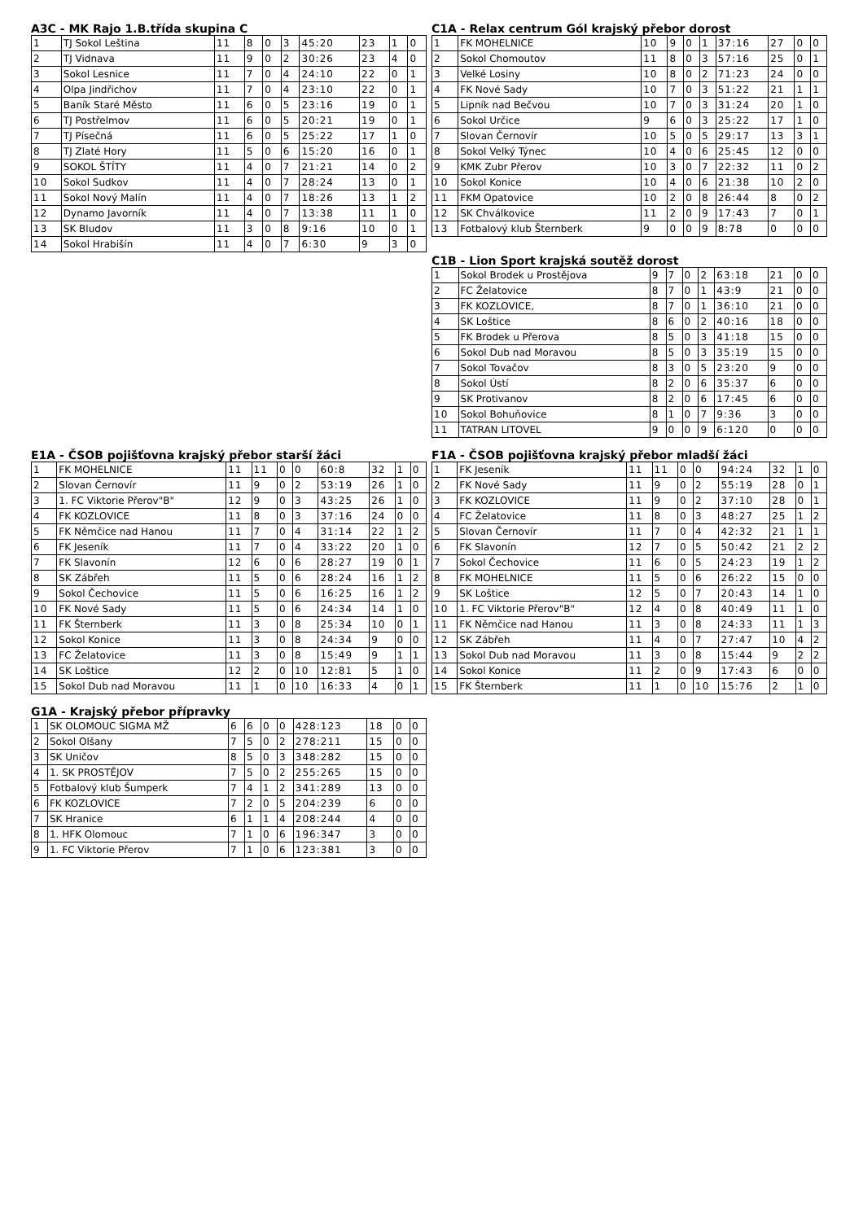A3C - MK Rajo 1.B.třída skupina C
| 1 | TJ Sokol Leština | 11 | 8 | 0 | 3 | 45:20 | 23 | 1 | 0 |
| 2 | TJ Vidnava | 11 | 9 | 0 | 2 | 30:26 | 23 | 4 | 0 |
| 3 | Sokol Lesnice | 11 | 7 | 0 | 4 | 24:10 | 22 | 0 | 1 |
| 4 | Olpa Jindřichov | 11 | 7 | 0 | 4 | 23:10 | 22 | 0 | 1 |
| 5 | Baník Staré Město | 11 | 6 | 0 | 5 | 23:16 | 19 | 0 | 1 |
| 6 | TJ Postřelmov | 11 | 6 | 0 | 5 | 20:21 | 19 | 0 | 1 |
| 7 | TJ Písečná | 11 | 6 | 0 | 5 | 25:22 | 17 | 1 | 0 |
| 8 | TJ Zlaté Hory | 11 | 5 | 0 | 6 | 15:20 | 16 | 0 | 1 |
| 9 | SOKOL ŠTÍTY | 11 | 4 | 0 | 7 | 21:21 | 14 | 0 | 2 |
| 10 | Sokol Sudkov | 11 | 4 | 0 | 7 | 28:24 | 13 | 0 | 1 |
| 11 | Sokol Nový Malín | 11 | 4 | 0 | 7 | 18:26 | 13 | 1 | 2 |
| 12 | Dynamo Javorník | 11 | 4 | 0 | 7 | 13:38 | 11 | 1 | 0 |
| 13 | SK Bludov | 11 | 3 | 0 | 8 | 9:16 | 10 | 0 | 1 |
| 14 | Sokol Hrabišín | 11 | 4 | 0 | 7 | 6:30 | 9 | 3 | 0 |
C1A - Relax centrum Gól krajský přebor dorost
| 1 | FK MOHELNICE | 10 | 9 | 0 | 1 | 37:16 | 27 | 0 | 0 |
| 2 | Sokol Chomoutov | 11 | 8 | 0 | 3 | 57:16 | 25 | 0 | 1 |
| 3 | Velké Losiny | 10 | 8 | 0 | 2 | 71:23 | 24 | 0 | 0 |
| 4 | FK Nové Sady | 10 | 7 | 0 | 3 | 51:22 | 21 | 1 | 1 |
| 5 | Lipník nad Bečvou | 10 | 7 | 0 | 3 | 31:24 | 20 | 1 | 0 |
| 6 | Sokol Určice | 9 | 6 | 0 | 3 | 25:22 | 17 | 1 | 0 |
| 7 | Slovan Černovír | 10 | 5 | 0 | 5 | 29:17 | 13 | 3 | 1 |
| 8 | Sokol Velký Týnec | 10 | 4 | 0 | 6 | 25:45 | 12 | 0 | 0 |
| 9 | KMK Zubr Přerov | 10 | 3 | 0 | 7 | 22:32 | 11 | 0 | 2 |
| 10 | Sokol Konice | 10 | 4 | 0 | 6 | 21:38 | 10 | 2 | 0 |
| 11 | FKM Opatovice | 10 | 2 | 0 | 8 | 26:44 | 8 | 0 | 2 |
| 12 | SK Chválkovice | 11 | 2 | 0 | 9 | 17:43 | 7 | 0 | 1 |
| 13 | Fotbalový klub Šternberk | 9 | 0 | 0 | 9 | 8:78 | 0 | 0 | 0 |
C1B - Lion Sport krajská soutěž dorost
| 1 | Sokol Brodek u Prostějova | 9 | 7 | 0 | 2 | 63:18 | 21 | 0 | 0 |
| 2 | FC Želatovice | 8 | 7 | 0 | 1 | 43:9 | 21 | 0 | 0 |
| 3 | FK KOZLOVICE, | 8 | 7 | 0 | 1 | 36:10 | 21 | 0 | 0 |
| 4 | SK Loštice | 8 | 6 | 0 | 2 | 40:16 | 18 | 0 | 0 |
| 5 | FK Brodek u Přerova | 8 | 5 | 0 | 3 | 41:18 | 15 | 0 | 0 |
| 6 | Sokol Dub nad Moravou | 8 | 5 | 0 | 3 | 35:19 | 15 | 0 | 0 |
| 7 | Sokol Tovačov | 8 | 3 | 0 | 5 | 23:20 | 9 | 0 | 0 |
| 8 | Sokol Ústí | 8 | 2 | 0 | 6 | 35:37 | 6 | 0 | 0 |
| 9 | SK Protivanov | 8 | 2 | 0 | 6 | 17:45 | 6 | 0 | 0 |
| 10 | Sokol Bohuňovice | 8 | 1 | 0 | 7 | 9:36 | 3 | 0 | 0 |
| 11 | TATRAN LITOVEL | 9 | 0 | 0 | 9 | 6:120 | 0 | 0 | 0 |
E1A - ČSOB pojišťovna krajský přebor starší žáci
| 1 | FK MOHELNICE | 11 | 11 | 0 | 0 | 60:8 | 32 | 1 | 0 |
| 2 | Slovan Černovír | 11 | 9 | 0 | 2 | 53:19 | 26 | 1 | 0 |
| 3 | 1. FC Viktorie Přerov"B" | 12 | 9 | 0 | 3 | 43:25 | 26 | 1 | 0 |
| 4 | FK KOZLOVICE | 11 | 8 | 0 | 3 | 37:16 | 24 | 0 | 0 |
| 5 | FK Němčice nad Hanou | 11 | 7 | 0 | 4 | 31:14 | 22 | 1 | 2 |
| 6 | FK Jeseník | 11 | 7 | 0 | 4 | 33:22 | 20 | 1 | 0 |
| 7 | FK Slavonín | 12 | 6 | 0 | 6 | 28:27 | 19 | 0 | 1 |
| 8 | SK Zábřeh | 11 | 5 | 0 | 6 | 28:24 | 16 | 1 | 2 |
| 9 | Sokol Čechovice | 11 | 5 | 0 | 6 | 16:25 | 16 | 1 | 2 |
| 10 | FK Nové Sady | 11 | 5 | 0 | 6 | 24:34 | 14 | 1 | 0 |
| 11 | FK Šternberk | 11 | 3 | 0 | 8 | 25:34 | 10 | 0 | 1 |
| 12 | Sokol Konice | 11 | 3 | 0 | 8 | 24:34 | 9 | 0 | 0 |
| 13 | FC Želatovice | 11 | 3 | 0 | 8 | 15:49 | 9 | 1 | 1 |
| 14 | SK Loštice | 12 | 2 | 0 | 10 | 12:81 | 5 | 1 | 0 |
| 15 | Sokol Dub nad Moravou | 11 | 1 | 0 | 10 | 16:33 | 4 | 0 | 1 |
F1A - ČSOB pojišťovna krajský přebor mladší žáci
| 1 | FK Jeseník | 11 | 11 | 0 | 0 | 94:24 | 32 | 1 | 0 |
| 2 | FK Nové Sady | 11 | 9 | 0 | 2 | 55:19 | 28 | 0 | 1 |
| 3 | FK KOZLOVICE | 11 | 9 | 0 | 2 | 37:10 | 28 | 0 | 1 |
| 4 | FC Želatovice | 11 | 8 | 0 | 3 | 48:27 | 25 | 1 | 2 |
| 5 | Slovan Černovír | 11 | 7 | 0 | 4 | 42:32 | 21 | 1 | 1 |
| 6 | FK Slavonín | 12 | 7 | 0 | 5 | 50:42 | 21 | 2 | 2 |
| 7 | Sokol Čechovice | 11 | 6 | 0 | 5 | 24:23 | 19 | 1 | 2 |
| 8 | FK MOHELNICE | 11 | 5 | 0 | 6 | 26:22 | 15 | 0 | 0 |
| 9 | SK Loštice | 12 | 5 | 0 | 7 | 20:43 | 14 | 1 | 0 |
| 10 | 1. FC Viktorie Přerov"B" | 12 | 4 | 0 | 8 | 40:49 | 11 | 1 | 0 |
| 11 | FK Němčice nad Hanou | 11 | 3 | 0 | 8 | 24:33 | 11 | 1 | 3 |
| 12 | SK Zábřeh | 11 | 4 | 0 | 7 | 27:47 | 10 | 4 | 2 |
| 13 | Sokol Dub nad Moravou | 11 | 3 | 0 | 8 | 15:44 | 9 | 2 | 2 |
| 14 | Sokol Konice | 11 | 2 | 0 | 9 | 17:43 | 6 | 0 | 0 |
| 15 | FK Šternberk | 11 | 1 | 0 | 10 | 15:76 | 2 | 1 | 0 |
G1A - Krajský přebor přípravky
| 1 | SK OLOMOUC SIGMA MŽ | 6 | 6 | 0 | 0 | 428:123 | 18 | 0 | 0 |
| 2 | Sokol Olšany | 7 | 5 | 0 | 2 | 278:211 | 15 | 0 | 0 |
| 3 | SK Uničov | 8 | 5 | 0 | 3 | 348:282 | 15 | 0 | 0 |
| 4 | 1. SK PROSTĚJOV | 7 | 5 | 0 | 2 | 255:265 | 15 | 0 | 0 |
| 5 | Fotbalový klub Šumperk | 7 | 4 | 1 | 2 | 341:289 | 13 | 0 | 0 |
| 6 | FK KOZLOVICE | 7 | 2 | 0 | 5 | 204:239 | 6 | 0 | 0 |
| 7 | SK Hranice | 6 | 1 | 1 | 4 | 208:244 | 4 | 0 | 0 |
| 8 | 1. HFK Olomouc | 7 | 1 | 0 | 6 | 196:347 | 3 | 0 | 0 |
| 9 | 1. FC Viktorie Přerov | 7 | 1 | 0 | 6 | 123:381 | 3 | 0 | 0 |